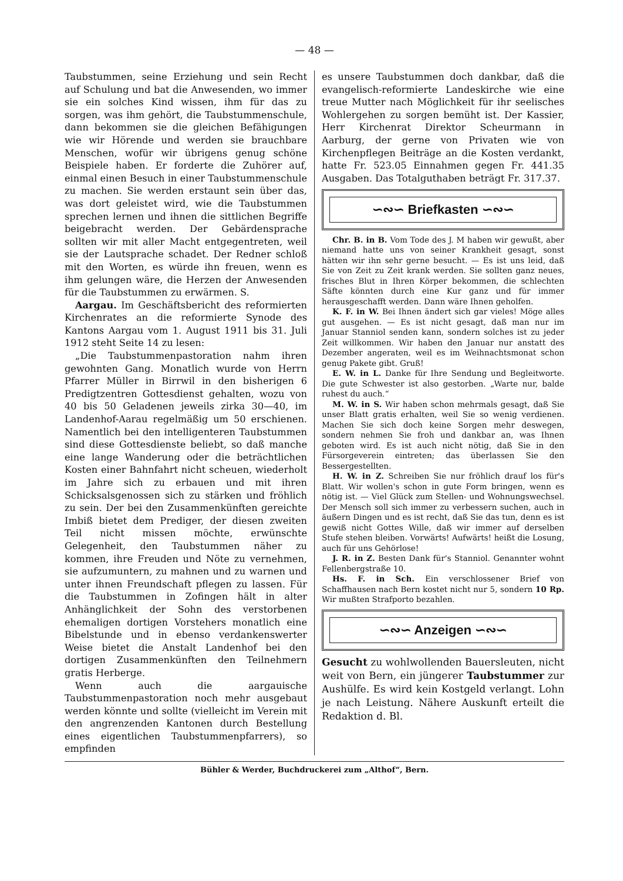— 48 —
Taubstummen, seine Erziehung und sein Recht auf Schulung und bat die Anwesenden, wo immer sie ein solches Kind wissen, ihm für das zu sorgen, was ihm gehört, die Taubstummenschule, dann bekommen sie die gleichen Befähigungen wie wir Hörende und werden sie brauchbare Menschen, wofür wir übrigens genug schöne Beispiele haben. Er forderte die Zuhörer auf, einmal einen Besuch in einer Taubstummenschule zu machen. Sie werden erstaunt sein über das, was dort geleistet wird, wie die Taubstummen sprechen lernen und ihnen die sittlichen Begriffe beigebracht werden. Der Gebärdensprache sollten wir mit aller Macht entgegentreten, weil sie der Lautsprache schadet. Der Redner schloß mit den Worten, es würde ihn freuen, wenn es ihm gelungen wäre, die Herzen der Anwesenden für die Taubstummen zu erwärmen. S.
Aargau. Im Geschäftsbericht des reformierten Kirchenrates an die reformierte Synode des Kantons Aargau vom 1. August 1911 bis 31. Juli 1912 steht Seite 14 zu lesen:
„Die Taubstummenpastoration nahm ihren gewohnten Gang. Monatlich wurde von Herrn Pfarrer Müller in Birrwil in den bisherigen 6 Predigtzentren Gottesdienst gehalten, wozu von 40 bis 50 Geladenen jeweils zirka 30—40, im Landenhof-Aarau regelmäßig um 50 erschienen. Namentlich bei den intelligenteren Taubstummen sind diese Gottesdienste beliebt, so daß manche eine lange Wanderung oder die beträchtlichen Kosten einer Bahnfahrt nicht scheuen, wiederholt im Jahre sich zu erbauen und mit ihren Schicksalsgenossen sich zu stärken und fröhlich zu sein. Der bei den Zusammenkünften gereichte Imbiß bietet dem Prediger, der diesen zweiten Teil nicht missen möchte, erwünschte Gelegenheit, den Taubstummen näher zu kommen, ihre Freuden und Nöte zu vernehmen, sie aufzumuntern, zu mahnen und zu warnen und unter ihnen Freundschaft pflegen zu lassen. Für die Taubstummen in Zofingen hält in alter Anhänglichkeit der Sohn des verstorbenen ehemaligen dortigen Vorstehers monatlich eine Bibelstunde und in ebenso verdankenswerter Weise bietet die Anstalt Landenhof bei den dortigen Zusammenkünften den Teilnehmern gratis Herberge.
Wenn auch die aargauische Taubstummenpastoration noch mehr ausgebaut werden könnte und sollte (vielleicht im Verein mit den angrenzenden Kantonen durch Bestellung eines eigentlichen Taubstummenpfarrers), so empfinden
es unsere Taubstummen doch dankbar, daß die evangelisch-reformierte Landeskirche wie eine treue Mutter nach Möglichkeit für ihr seelisches Wohlergehen zu sorgen bemüht ist. Der Kassier, Herr Kirchenrat Direktor Scheurmann in Aarburg, der gerne von Privaten wie von Kirchenpflegen Beiträge an die Kosten verdankt, hatte Fr. 523.05 Einnahmen gegen Fr. 441.35 Ausgaben. Das Totalguthaben beträgt Fr. 317.37.
∽∾∽ Briefkasten ∽∾∽
Chr. B. in B. Vom Tode des J. M haben wir gewußt, aber niemand hatte uns von seiner Krankheit gesagt, sonst hätten wir ihn sehr gerne besucht. — Es ist uns leid, daß Sie von Zeit zu Zeit krank werden. Sie sollten ganz neues, frisches Blut in Ihren Körper bekommen, die schlechten Säfte könnten durch eine Kur ganz und für immer herausgeschafft werden. Dann wäre Ihnen geholfen.
K. F. in W. Bei Ihnen ändert sich gar vieles! Möge alles gut ausgehen. — Es ist nicht gesagt, daß man nur im Januar Stanniol senden kann, sondern solches ist zu jeder Zeit willkommen. Wir haben den Januar nur anstatt des Dezember angeraten, weil es im Weihnachtsmonat schon genug Pakete gibt. Gruß!
E. W. in L. Danke für Ihre Sendung und Begleitworte. Die gute Schwester ist also gestorben. „Warte nur, balde ruhest du auch.“
M. W. in S. Wir haben schon mehrmals gesagt, daß Sie unser Blatt gratis erhalten, weil Sie so wenig verdienen. Machen Sie sich doch keine Sorgen mehr deswegen, sondern nehmen Sie froh und dankbar an, was Ihnen geboten wird. Es ist auch nicht nötig, daß Sie in den Fürsorgeverein eintreten; das überlassen Sie den Bessergestellten.
H. W. in Z. Schreiben Sie nur fröhlich drauf los für's Blatt. Wir wollen's schon in gute Form bringen, wenn es nötig ist. — Viel Glück zum Stellen- und Wohnungswechsel. Der Mensch soll sich immer zu verbessern suchen, auch in äußern Dingen und es ist recht, daß Sie das tun, denn es ist gewiß nicht Gottes Wille, daß wir immer auf derselben Stufe stehen bleiben. Vorwärts! Aufwärts! heißt die Losung, auch für uns Gehörlose!
J. R. in Z. Besten Dank für's Stanniol. Genannter wohnt Fellenbergstraße 10.
Hs. F. in Sch. Ein verschlossener Brief von Schaffhausen nach Bern kostet nicht nur 5, sondern 10 Rp. Wir mußten Strafporto bezahlen.
∽∾∽ Anzeigen ∽∾∽
Gesucht zu wohlwollenden Bauersleuten, nicht weit von Bern, ein jüngerer Taubstummer zur Aushülfe. Es wird kein Kostgeld verlangt. Lohn je nach Leistung. Nähere Auskunft erteilt die Redaktion d. Bl.
Bühler & Werder, Buchdruckerei zum „Althof“, Bern.